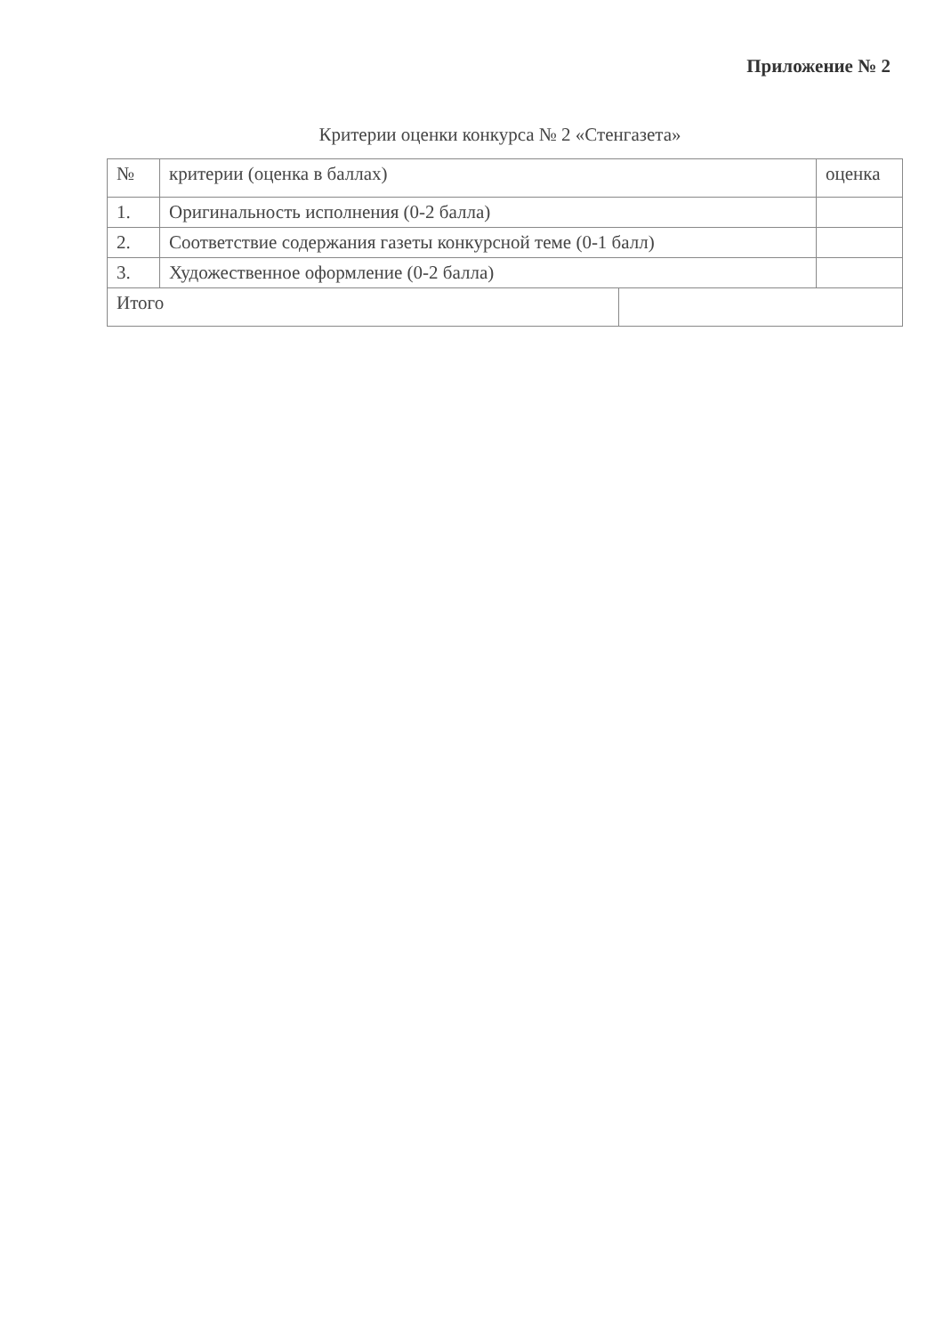Приложение № 2
Критерии оценки конкурса № 2 «Стенгазета»
| № | критерии (оценка в баллах) | | оценка |
| --- | --- | --- | --- |
| 1. | Оригинальность исполнения (0-2 балла) | | |
| 2. | Соответствие содержания газеты конкурсной теме (0-1 балл) | | |
| 3. | Художественное оформление (0-2 балла) | | |
| Итого | | | |